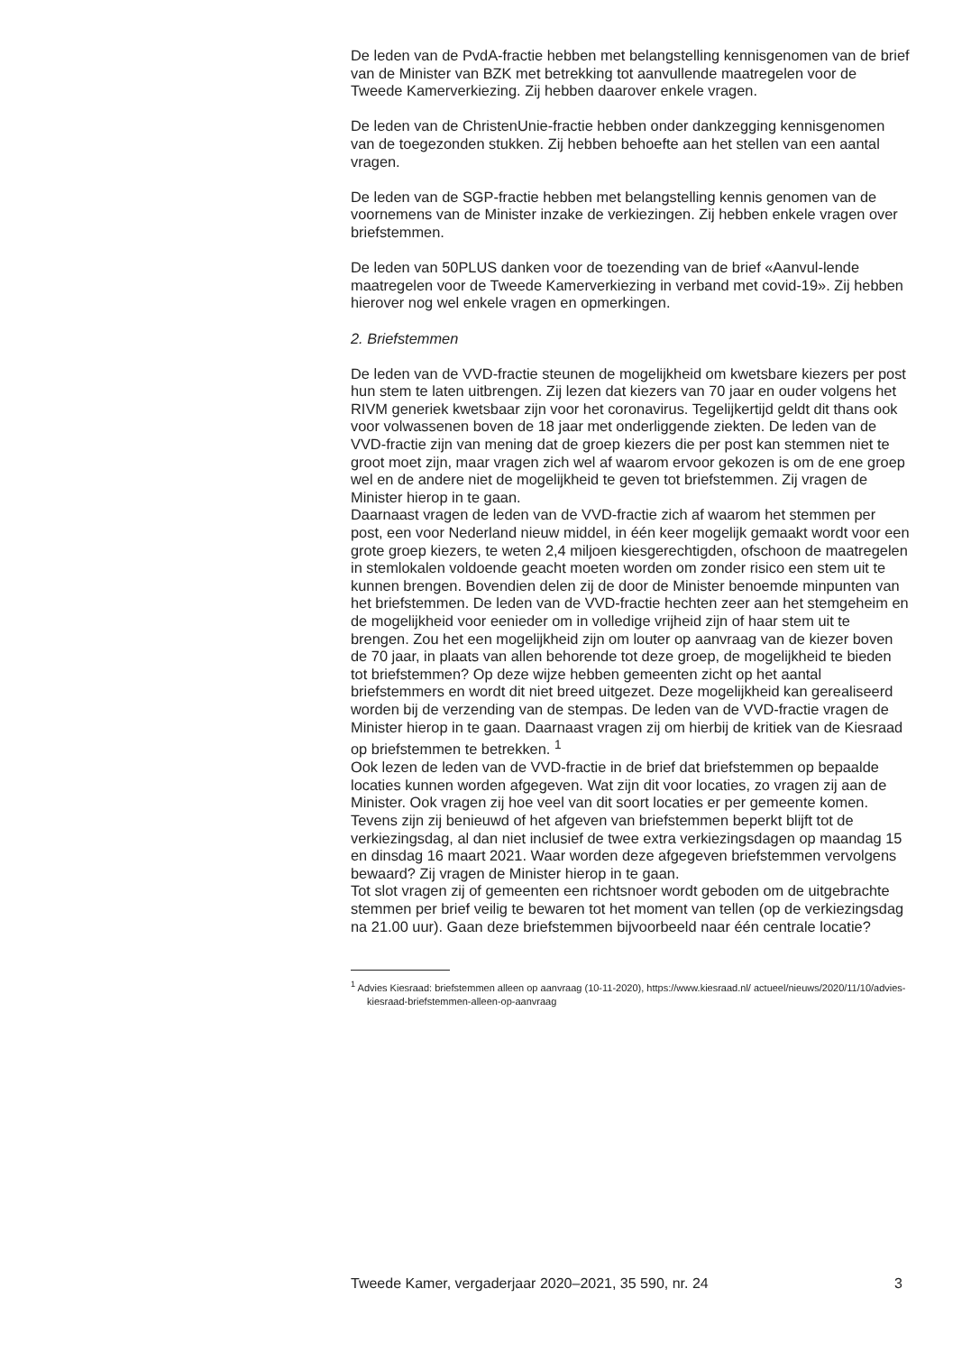De leden van de PvdA-fractie hebben met belangstelling kennisgenomen van de brief van de Minister van BZK met betrekking tot aanvullende maatregelen voor de Tweede Kamerverkiezing. Zij hebben daarover enkele vragen.
De leden van de ChristenUnie-fractie hebben onder dankzegging kennisgenomen van de toegezonden stukken. Zij hebben behoefte aan het stellen van een aantal vragen.
De leden van de SGP-fractie hebben met belangstelling kennis genomen van de voornemens van de Minister inzake de verkiezingen. Zij hebben enkele vragen over briefstemmen.
De leden van 50PLUS danken voor de toezending van de brief «Aanvul-lende maatregelen voor de Tweede Kamerverkiezing in verband met covid-19». Zij hebben hierover nog wel enkele vragen en opmerkingen.
2. Briefstemmen
De leden van de VVD-fractie steunen de mogelijkheid om kwetsbare kiezers per post hun stem te laten uitbrengen. Zij lezen dat kiezers van 70 jaar en ouder volgens het RIVM generiek kwetsbaar zijn voor het coronavirus. Tegelijkertijd geldt dit thans ook voor volwassenen boven de 18 jaar met onderliggende ziekten. De leden van de VVD-fractie zijn van mening dat de groep kiezers die per post kan stemmen niet te groot moet zijn, maar vragen zich wel af waarom ervoor gekozen is om de ene groep wel en de andere niet de mogelijkheid te geven tot briefstemmen. Zij vragen de Minister hierop in te gaan.
Daarnaast vragen de leden van de VVD-fractie zich af waarom het stemmen per post, een voor Nederland nieuw middel, in één keer mogelijk gemaakt wordt voor een grote groep kiezers, te weten 2,4 miljoen kiesgerechtigden, ofschoon de maatregelen in stemlokalen voldoende geacht moeten worden om zonder risico een stem uit te kunnen brengen. Bovendien delen zij de door de Minister benoemde minpunten van het briefstemmen. De leden van de VVD-fractie hechten zeer aan het stemgeheim en de mogelijkheid voor eenieder om in volledige vrijheid zijn of haar stem uit te brengen. Zou het een mogelijkheid zijn om louter op aanvraag van de kiezer boven de 70 jaar, in plaats van allen behorende tot deze groep, de mogelijkheid te bieden tot briefstemmen? Op deze wijze hebben gemeenten zicht op het aantal briefstemmers en wordt dit niet breed uitgezet. Deze mogelijkheid kan gerealiseerd worden bij de verzending van de stempas. De leden van de VVD-fractie vragen de Minister hierop in te gaan. Daarnaast vragen zij om hierbij de kritiek van de Kiesraad op briefstemmen te betrekken. <sup>1</sup>
Ook lezen de leden van de VVD-fractie in de brief dat briefstemmen op bepaalde locaties kunnen worden afgegeven. Wat zijn dit voor locaties, zo vragen zij aan de Minister. Ook vragen zij hoe veel van dit soort locaties er per gemeente komen. Tevens zijn zij benieuwd of het afgeven van briefstemmen beperkt blijft tot de verkiezingsdag, al dan niet inclusief de twee extra verkiezingsdagen op maandag 15 en dinsdag 16 maart 2021. Waar worden deze afgegeven briefstemmen vervolgens bewaard? Zij vragen de Minister hierop in te gaan.
Tot slot vragen zij of gemeenten een richtsnoer wordt geboden om de uitgebrachte stemmen per brief veilig te bewaren tot het moment van tellen (op de verkiezingsdag na 21.00 uur). Gaan deze briefstemmen bijvoorbeeld naar één centrale locatie?
<sup>1</sup> Advies Kiesraad: briefstemmen alleen op aanvraag (10-11-2020), https://www.kiesraad.nl/ actueel/nieuws/2020/11/10/advies-kiesraad-briefstemmen-alleen-op-aanvraag
Tweede Kamer, vergaderjaar 2020–2021, 35 590, nr. 24 3